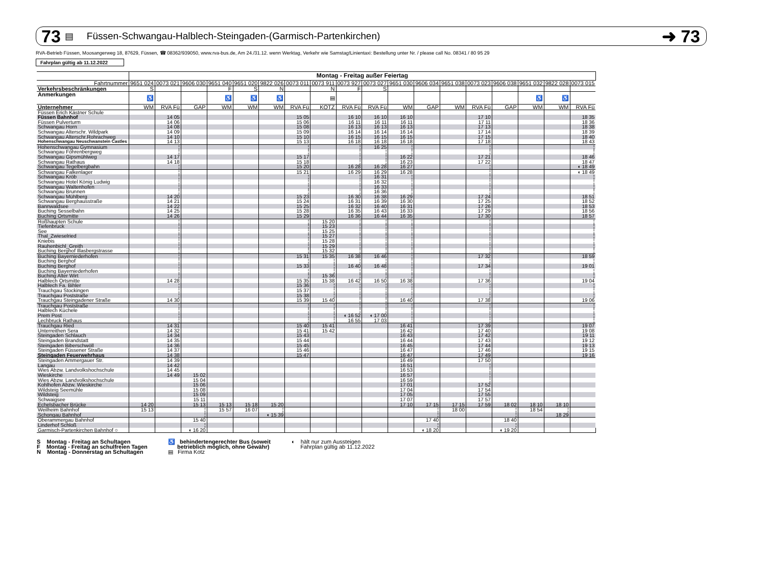73 ▤ Füssen-Schwangau-Halblech-Steingaden-(Garmisch-Partenkirchen) ➜ 73
RVA-Betrieb Füssen, Moosangerweg 18, 87629, Füssen, ☎ 08362/939050, www.rva-bus.de, Am 24./31.12. wenn Werktag, Verkehr wie Samstag!Linientaxi: Bestellung unter Nr. / please call No. 08341 / 80 95 29
Fahrplan gültig ab 11.12.2022
| | Montag - Freitag außer Feiertag | | | | | | | | | | | | | | | | | |
| --- | --- | --- | --- | --- | --- | --- | --- | --- | --- | --- | --- | --- | --- | --- | --- | --- | --- | --- |
| Fahrtnummer | 9651 024 | 0073 021 | 9606 030 | 9651 040 | 9651 020 | 9822 026 | 0073 011 | 0073 911 | 0073 927 | 0073 027 | 9651 030 | 9606 034 | 9651 038 | 0073 023 | 9606 038 | 9651 032 | 9822 028 | 0073 015 |
| Verkehrsbeschränkungen | S | | | F | S | N | | N | F | S | | | | | | | | |
| Anmerkungen | ♿ | | | ♿ | ♿ | ♿ | | ▤ | | | | | | | | ♿ | ♿ | |
| Unternehmer | WM | RVA Fü | GAP | WM | WM | WM | RVA Fü | KOTZ | RVA Fü | RVA Fü | WM | GAP | WM | RVA Fü | GAP | WM | WM | RVA Fü |
| Füssen Erich Kästner Schule | | | | | | | | | | | | | | | | | | |
| Füssen Bahnhof | | 14 05 | | | | | 15 05 | | 16 10 | 16 10 | 16 10 | | | 17 10 | | | | 18 35 |
| Füssen Pulverturm | | 14 06 | | | | | 15 06 | | 16 11 | 16 11 | 16 11 | | | 17 11 | | | | 18 36 |
| Schwangau Horn | | 14 08 | | | | | 15 08 | | 16 13 | 16 13 | 16 13 | | | 17 13 | | | | 18 38 |
| Schwangau Alterschr. Wildpark | | 14 09 | | | | | 15 09 | | 16 14 | 16 14 | 16 14 | | | 17 14 | | | | 18 39 |
| Schwangau Alterschr.Rohrachweg | | 14 10 | | | | | 15 10 | | 16 15 | 16 15 | 16 15 | | | 17 15 | | | | 18 40 |
| Hohenschwangau Neuschwanstein Castles | | 14 13 | | | | | 15 13 | | 16 18 | 16 18 | 16 18 | | | 17 18 | | | | 18 43 |
| Hohenschwangau Gymnasium | | ¦ | | | | | ¦ | | ¦ | 16 25 | ¦ | | | ¦ | | | | ¦ |
| Schwangau Föhrenbergweg | | ¦ | | | | | ¦ | | ¦ | ¦ | ¦ | | | ¦ | | | | ¦ |
| Schwangau Gipsmühlweg | | 14 17 | | | | | 15 17 | | ¦ | ¦ | 16 22 | | | 17 21 | | | | 18 46 |
| Schwangau Rathaus | | 14 18 | | | | | 15 18 | | ¦ | ¦ | 16 23 | | | 17 22 | | | | 18 47 |
| Schwangau Tegelbergbahn | | ¦ | | | | | 15 20 | | 16 28 | 16 28 | 16 27 | | | ¦ | | | | ◖ 18 49 |
| Schwangau Falkenlager | | ¦ | | | | | 15 21 | | 16 29 | 16 29 | 16 28 | | | ¦ | | | | ◖ 18 49 |
| Schwangau Kröb | | ¦ | | | | | ¦ | | ¦ | 16 31 | ¦ | | | ¦ | | | | ¦ |
| Schwangau Hotel König Ludwig | | ¦ | | | | | ¦ | | ¦ | 16 32 | ¦ | | | ¦ | | | | ¦ |
| Schwangau Waltenhofen | | ¦ | | | | | ¦ | | ¦ | 16 33 | ¦ | | | ¦ | | | | ¦ |
| Schwangau Brunnen | | ¦ | | | | | ¦ | | ¦ | 16 36 | ¦ | | | ¦ | | | | ¦ |
| Schwangau Mühlberg | | 14 20 | | | | | 15 23 | | 16 30 | 16 38 | 16 29 | | | 17 24 | | | | 18 51 |
| Schwangau Berghausstraße | | 14 21 | | | | | 15 24 | | 16 31 | 16 39 | 16 30 | | | 17 25 | | | | 18 52 |
| Bannwaldsee | | 14 22 | | | | | 15 25 | | 16 32 | 16 40 | 16 31 | | | 17 26 | | | | 18 53 |
| Buching Sesselbahn | | 14 25 | | | | | 15 28 | | 16 35 | 16 43 | 16 33 | | | 17 29 | | | | 18 56 |
| Buching Ortsmitte | | 14 26 | | | | | 15 29 | | 16 36 | 16 44 | 16 35 | | | 17 30 | | | | 18 57 |
| Roßhaupten Schule | | ¦ | | | | | ¦ | 15 20 | ¦ | ¦ | ¦ | | | ¦ | | | | ¦ |
| Tiefenbruck | | ¦ | | | | | ¦ | 15 23 | ¦ | ¦ | ¦ | | | ¦ | | | | ¦ |
| See | | ¦ | | | | | ¦ | 15 25 | ¦ | ¦ | ¦ | | | ¦ | | | | ¦ |
| Thal_Zwieselried | | ¦ | | | | | ¦ | 15 27 | ¦ | ¦ | ¦ | | | ¦ | | | | ¦ |
| Kniebis | | ¦ | | | | | ¦ | 15 28 | ¦ | ¦ | ¦ | | | ¦ | | | | ¦ |
| Rauhenbichl_Greith | | ¦ | | | | | ¦ | 15 29 | ¦ | ¦ | ¦ | | | ¦ | | | | ¦ |
| Buching Berghof Illasbergstrasse | | ¦ | | | | | ¦ | 15 32 | ¦ | ¦ | ¦ | | | ¦ | | | | ¦ |
| Buching Bayerniederhofen | | ¦ | | | | | 15 31 | 15 35 | 16 38 | 16 46 | ¦ | | | 17 32 | | | | 18 59 |
| Buching Berghof | | ¦ | | | | | ¦ | ¦ | ¦ | ¦ | ¦ | | | ¦ | | | | ¦ |
| Buching Berghof | | ¦ | | | | | 15 33 | ¦ | 16 40 | 16 48 | ¦ | | | 17 34 | | | | 19 01 |
| Buching Bayerniederhofen | | ¦ | | | | | ¦ | ¦ | ¦ | ¦ | ¦ | | | ¦ | | | | ¦ |
| Buching Alter Wirt | | ¦ | | | | | ¦ | 15 36 | ¦ | ¦ | ¦ | | | ¦ | | | | ¦ |
| Halblech Ortsmitte | | 14 28 | | | | | 15 35 | 15 38 | 16 42 | 16 50 | 16 38 | | | 17 36 | | | | 19 04 |
| Halblech Fa. Bihler | | ¦ | | | | | 15 36 | ¦ | ¦ | ¦ | ¦ | | | ¦ | | | | ¦ |
| Trauchgau Stockingen | | ¦ | | | | | 15 37 | ¦ | ¦ | ¦ | ¦ | | | ¦ | | | | ¦ |
| Trauchgau Poststraße | | ¦ | | | | | 15 38 | ¦ | ¦ | ¦ | ¦ | | | ¦ | | | | ¦ |
| Trauchgau Steingadener Straße | | 14 30 | | | | | 15 39 | 15 40 | ¦ | ¦ | 16 40 | | | 17 38 | | | | 19 06 |
| Trauchgau Poststraße | | ¦ | | | | | ¦ | ¦ | ¦ | ¦ | ¦ | | | ¦ | | | | ¦ |
| Halblech Küchele | | ¦ | | | | | ¦ | ¦ | ¦ | ¦ | ¦ | | | ¦ | | | | ¦ |
| Prem Post | | ¦ | | | | | ¦ | ¦ | ◖ 16 52 | ◖ 17 00 | ¦ | | | ¦ | | | | ¦ |
| Lechbruck Rathaus | | ¦ | | | | | ¦ | ¦ | 16 55 | 17 03 | ¦ | | | ¦ | | | | ¦ |
| Trauchgau Ried | | 14 31 | | | | | 15 40 | 15 41 | | | 16 41 | | | 17 39 | | | | 19 07 |
| Unterreithen Sera | | 14 32 | | | | | 15 41 | 15 42 | | | 16 42 | | | 17 40 | | | | 19 08 |
| Steingaden Schlauch | | 14 34 | | | | | 15 43 | | | | 16 43 | | | 17 42 | | | | 19 11 |
| Steingaden Brandstatt | | 14 35 | | | | | 15 44 | | | | 16 44 | | | 17 43 | | | | 19 12 |
| Steingaden Biberschwöll | | 14 36 | | | | | 15 45 | | | | 16 45 | | | 17 44 | | | | 19 13 |
| Steingaden Füssener Straße | | 14 37 | | | | | 15 46 | | | | 16 47 | | | 17 46 | | | | 19 15 |
| Steingaden Feuerwehrhaus | | 14 38 | | | | | 15 47 | | | | 16 47 | | | 17 49 | | | | 19 16 |
| Steingaden Ammergauer Str. | | 14 39 | | | | | | | | | 16 49 | | | 17 50 | | | | |
| Langau | | 14 42 | | | | | | | | | 16 51 | | | ¦ | | | | |
| Wies Abzw. Landvolkshochschule | | 14 45 | | | | | | | | | 16 53 | | | ¦ | | | | |
| Wieskirche | | 14 49 | 15 02 | | | | | | | | 16 57 | | | ¦ | | | | |
| Wies Abzw. Landvolkshochschule | | | 15 04 | | | | | | | | 16 59 | | | ¦ | | | | |
| Kohlhofen Abzw. Wieskirche | | | 15 06 | | | | | | | | 17 01 | | | 17 52 | | | | |
| Wildsteig Seemühle | | | 15 08 | | | | | | | | 17 04 | | | 17 54 | | | | |
| Wildsteig | | | 15 09 | | | | | | | | 17 05 | | | 17 55 | | | | |
| Schwaigsee | | | 15 11 | | | | | | | | 17 07 | | | 17 57 | | | | |
| Echelsbacher Brücke | 14 20 | | 15 13 | 15 13 | 15 18 | 15 20 | | | | | 17 10 | 17 15 | 17 15 | 17 59 | 18 02 | 18 10 | 18 10 | |
| Weilheim Bahnhof | 15 13 | | ¦ | 15 57 | 16 07 | ¦ | | | | | | ¦ | 18 00 | | ¦ | 18 54 | ¦ | |
| Schongau Bahnhof | | | ¦ | | | ◖ 15 39 | | | | | | ¦ | | | ¦ | | 18 29 | |
| Oberammergau Bahnhof | | | 15 40 | | | | | | | | | 17 40 | | | 18 40 | | | |
| Linderhof Schloß | | | ¦ | | | | | | | | | ¦ | | | ¦ | | | |
| Garmisch-Partenkirchen Bahnhof ○ | | | ◖ 16 20 | | | | | | | | | ◖ 18 20 | | | ◖ 19 20 | | | |
S Montag - Freitag an Schultagen
F Montag - Freitag an schulfreien Tagen
N Montag - Donnerstag an Schultagen
♿ behindertengerechter Bus (soweit
betrieblich möglich, ohne Gewähr)
▤ Firma Kotz
◖ hält nur zum Aussteigen
Fahrplan gültig ab 11.12.2022